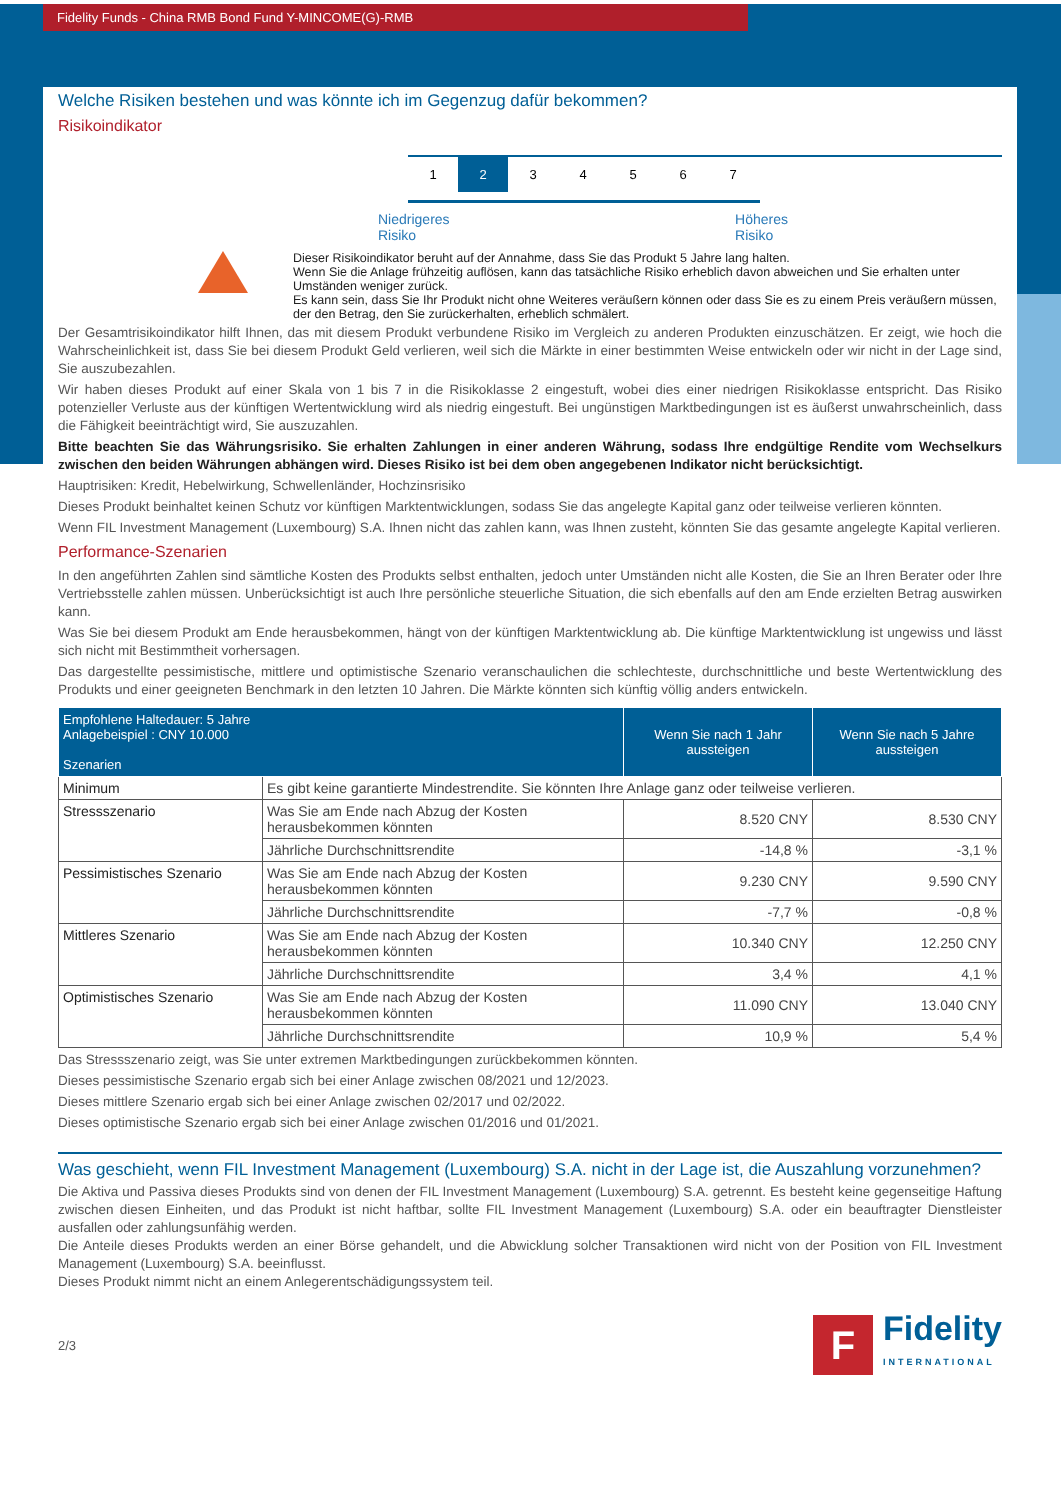Fidelity Funds - China RMB Bond Fund Y-MINCOME(G)-RMB
Welche Risiken bestehen und was könnte ich im Gegenzug dafür bekommen?
Risikoindikator
1 2 3 4 5 6 7
Niedrigeres
Risiko Höheres
Risiko
Dieser Risikoindikator beruht auf der Annahme, dass Sie das Produkt 5 Jahre lang halten.
Wenn Sie die Anlage frühzeitig auflösen, kann das tatsächliche Risiko erheblich davon abweichen und Sie erhalten unter Umständen weniger zurück.
Es kann sein, dass Sie Ihr Produkt nicht ohne Weiteres veräußern können oder dass Sie es zu einem Preis veräußern müssen, der den Betrag, den Sie zurückerhalten, erheblich schmälert.
Der Gesamtrisikoindikator hilft Ihnen, das mit diesem Produkt verbundene Risiko im Vergleich zu anderen Produkten einzuschätzen. Er zeigt, wie hoch die Wahrscheinlichkeit ist, dass Sie bei diesem Produkt Geld verlieren, weil sich die Märkte in einer bestimmten Weise entwickeln oder wir nicht in der Lage sind, Sie auszubezahlen.
Wir haben dieses Produkt auf einer Skala von 1 bis 7 in die Risikoklasse 2 eingestuft, wobei dies einer niedrigen Risikoklasse entspricht. Das Risiko potenzieller Verluste aus der künftigen Wertentwicklung wird als niedrig eingestuft. Bei ungünstigen Marktbedingungen ist es äußerst unwahrscheinlich, dass die Fähigkeit beeinträchtigt wird, Sie auszuzahlen.
Bitte beachten Sie das Währungsrisiko. Sie erhalten Zahlungen in einer anderen Währung, sodass Ihre endgültige Rendite vom Wechselkurs zwischen den beiden Währungen abhängen wird. Dieses Risiko ist bei dem oben angegebenen Indikator nicht berücksichtigt.
Hauptrisiken: Kredit, Hebelwirkung, Schwellenländer, Hochzinsrisiko
Dieses Produkt beinhaltet keinen Schutz vor künftigen Marktentwicklungen, sodass Sie das angelegte Kapital ganz oder teilweise verlieren könnten.
Wenn FIL Investment Management (Luxembourg) S.A. Ihnen nicht das zahlen kann, was Ihnen zusteht, könnten Sie das gesamte angelegte Kapital verlieren.
Performance-Szenarien
In den angeführten Zahlen sind sämtliche Kosten des Produkts selbst enthalten, jedoch unter Umständen nicht alle Kosten, die Sie an Ihren Berater oder Ihre Vertriebsstelle zahlen müssen. Unberücksichtigt ist auch Ihre persönliche steuerliche Situation, die sich ebenfalls auf den am Ende erzielten Betrag auswirken kann.
Was Sie bei diesem Produkt am Ende herausbekommen, hängt von der künftigen Marktentwicklung ab. Die künftige Marktentwicklung ist ungewiss und lässt sich nicht mit Bestimmtheit vorhersagen.
Das dargestellte pessimistische, mittlere und optimistische Szenario veranschaulichen die schlechteste, durchschnittliche und beste Wertentwicklung des Produkts und einer geeigneten Benchmark in den letzten 10 Jahren. Die Märkte könnten sich künftig völlig anders entwickeln.
| Empfohlene Haltedauer: 5 Jahre Anlagebeispiel : CNY 10.000 Szenarien | | Wenn Sie nach 1 Jahr aussteigen | Wenn Sie nach 5 Jahre aussteigen |
| --- | --- | --- | --- |
| Minimum | Es gibt keine garantierte Mindestrendite. Sie könnten Ihre Anlage ganz oder teilweise verlieren. | | |
| Stressszenario | Was Sie am Ende nach Abzug der Kosten herausbekommen könnten | 8.520 CNY | 8.530 CNY |
| | Jährliche Durchschnittsrendite | -14,8 % | -3,1 % |
| Pessimistisches Szenario | Was Sie am Ende nach Abzug der Kosten herausbekommen könnten | 9.230 CNY | 9.590 CNY |
| | Jährliche Durchschnittsrendite | -7,7 % | -0,8 % |
| Mittleres Szenario | Was Sie am Ende nach Abzug der Kosten herausbekommen könnten | 10.340 CNY | 12.250 CNY |
| | Jährliche Durchschnittsrendite | 3,4 % | 4,1 % |
| Optimistisches Szenario | Was Sie am Ende nach Abzug der Kosten herausbekommen könnten | 11.090 CNY | 13.040 CNY |
| | Jährliche Durchschnittsrendite | 10,9 % | 5,4 % |
Das Stressszenario zeigt, was Sie unter extremen Marktbedingungen zurückbekommen könnten.
Dieses pessimistische Szenario ergab sich bei einer Anlage zwischen 08/2021 und 12/2023.
Dieses mittlere Szenario ergab sich bei einer Anlage zwischen 02/2017 und 02/2022.
Dieses optimistische Szenario ergab sich bei einer Anlage zwischen 01/2016 und 01/2021.
Was geschieht, wenn FIL Investment Management (Luxembourg) S.A. nicht in der Lage ist, die Auszahlung vorzunehmen?
Die Aktiva und Passiva dieses Produkts sind von denen der FIL Investment Management (Luxembourg) S.A. getrennt. Es besteht keine gegenseitige Haftung zwischen diesen Einheiten, und das Produkt ist nicht haftbar, sollte FIL Investment Management (Luxembourg) S.A. oder ein beauftragter Dienstleister ausfallen oder zahlungsunfähig werden.
Die Anteile dieses Produkts werden an einer Börse gehandelt, und die Abwicklung solcher Transaktionen wird nicht von der Position von FIL Investment Management (Luxembourg) S.A. beeinflusst.
Dieses Produkt nimmt nicht an einem Anlegerentschädigungssystem teil.
2/3
F
Fidelity
INTERNATIONAL